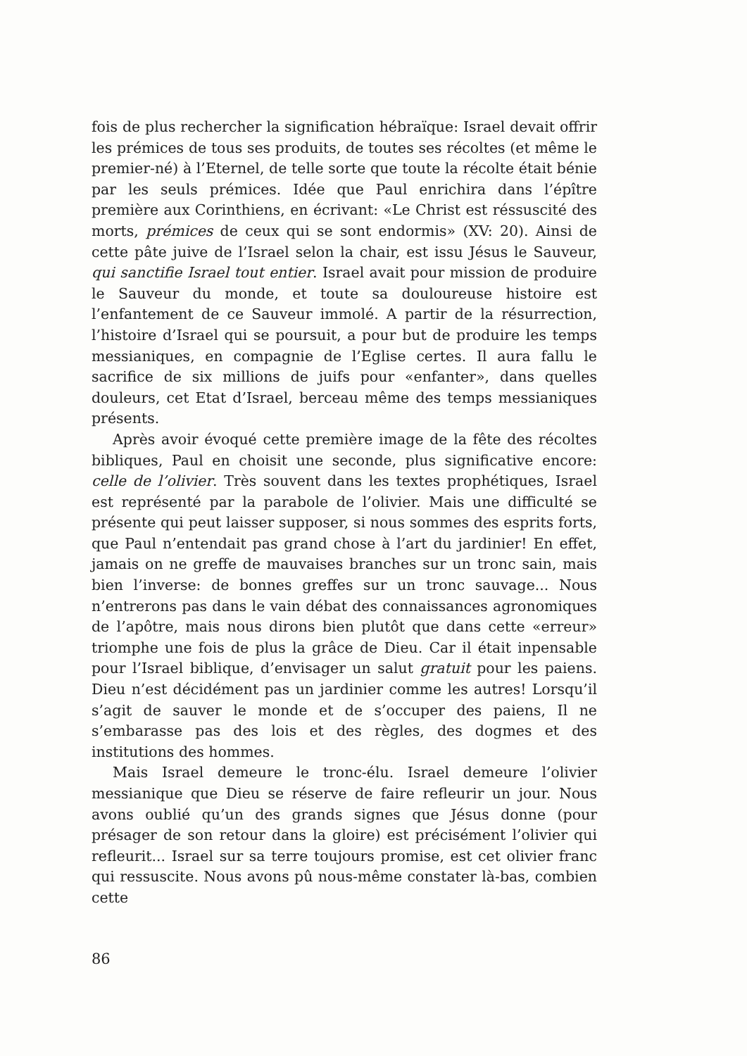fois de plus rechercher la signification hébraïque: Israel devait offrir les prémices de tous ses produits, de toutes ses récoltes (et même le premier-né) à l’Eternel, de telle sorte que toute la récolte était bénie par les seuls prémices. Idée que Paul enrichira dans l’épître première aux Corinthiens, en écrivant: «Le Christ est réssuscité des morts, prémices de ceux qui se sont endormis» (XV: 20). Ainsi de cette pâte juive de l’Israel selon la chair, est issu Jésus le Sauveur, qui sanctifie Israel tout entier. Israel avait pour mission de produire le Sauveur du monde, et toute sa douloureuse histoire est l’enfantement de ce Sauveur immolé. A partir de la résurrection, l’histoire d’Israel qui se poursuit, a pour but de produire les temps messianiques, en compagnie de l’Eglise certes. Il aura fallu le sacrifice de six millions de juifs pour «enfanter», dans quelles douleurs, cet Etat d’Israel, berceau même des temps messianiques présents.
Après avoir évoqué cette première image de la fête des récoltes bibliques, Paul en choisit une seconde, plus significative encore: celle de l’olivier. Très souvent dans les textes prophétiques, Israel est représenté par la parabole de l’olivier. Mais une difficulté se présente qui peut laisser supposer, si nous sommes des esprits forts, que Paul n’entendait pas grand chose à l’art du jardinier! En effet, jamais on ne greffe de mauvaises branches sur un tronc sain, mais bien l’inverse: de bonnes greffes sur un tronc sauvage... Nous n’entrerons pas dans le vain débat des connaissances agronomiques de l’apôtre, mais nous dirons bien plutôt que dans cette «erreur» triomphe une fois de plus la grâce de Dieu. Car il était inpensable pour l’Israel biblique, d’envisager un salut gratuit pour les paiens. Dieu n’est décidément pas un jardinier comme les autres! Lorsqu’il s’agit de sauver le monde et de s’occuper des paiens, Il ne s’embarasse pas des lois et des règles, des dogmes et des institutions des hommes.
Mais Israel demeure le tronc-élu. Israel demeure l’olivier messianique que Dieu se réserve de faire refleurir un jour. Nous avons oublié qu’un des grands signes que Jésus donne (pour présager de son retour dans la gloire) est précisément l’olivier qui refleurit... Israel sur sa terre toujours promise, est cet olivier franc qui ressuscite. Nous avons pû nous-même constater là-bas, combien cette
86